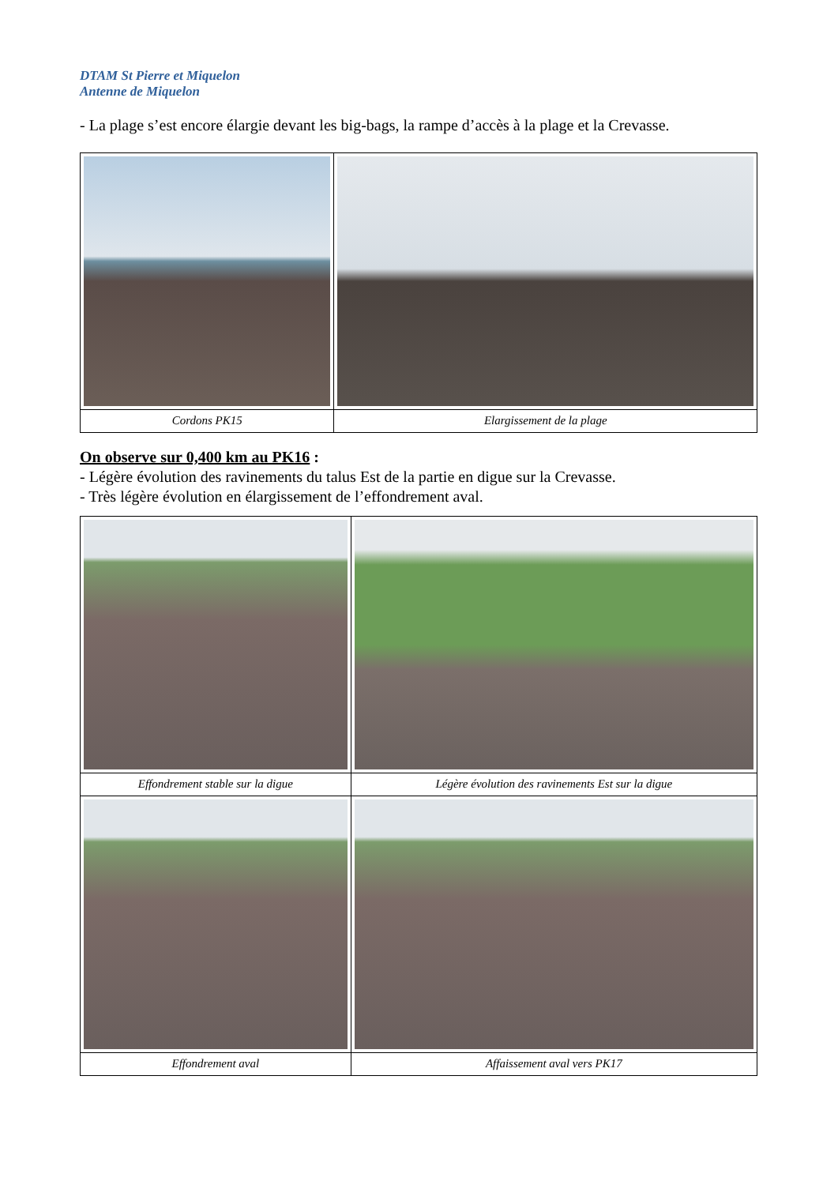DTAM St Pierre et Miquelon
Antenne de Miquelon
- La plage s’est encore élargie devant les big-bags, la rampe d’accès à la plage et la Crevasse.
| Cordons PK15 | Elargissement de la plage |
On observe sur 0,400 km au PK16 :
- Légère évolution des ravinements du talus Est de la partie en digue sur la Crevasse.
- Très légère évolution en élargissement de l’effondrement aval.
| Effondrement stable sur la digue | Légère évolution des ravinements Est sur la digue |
| Effondrement aval | Affaissement aval vers PK17 |